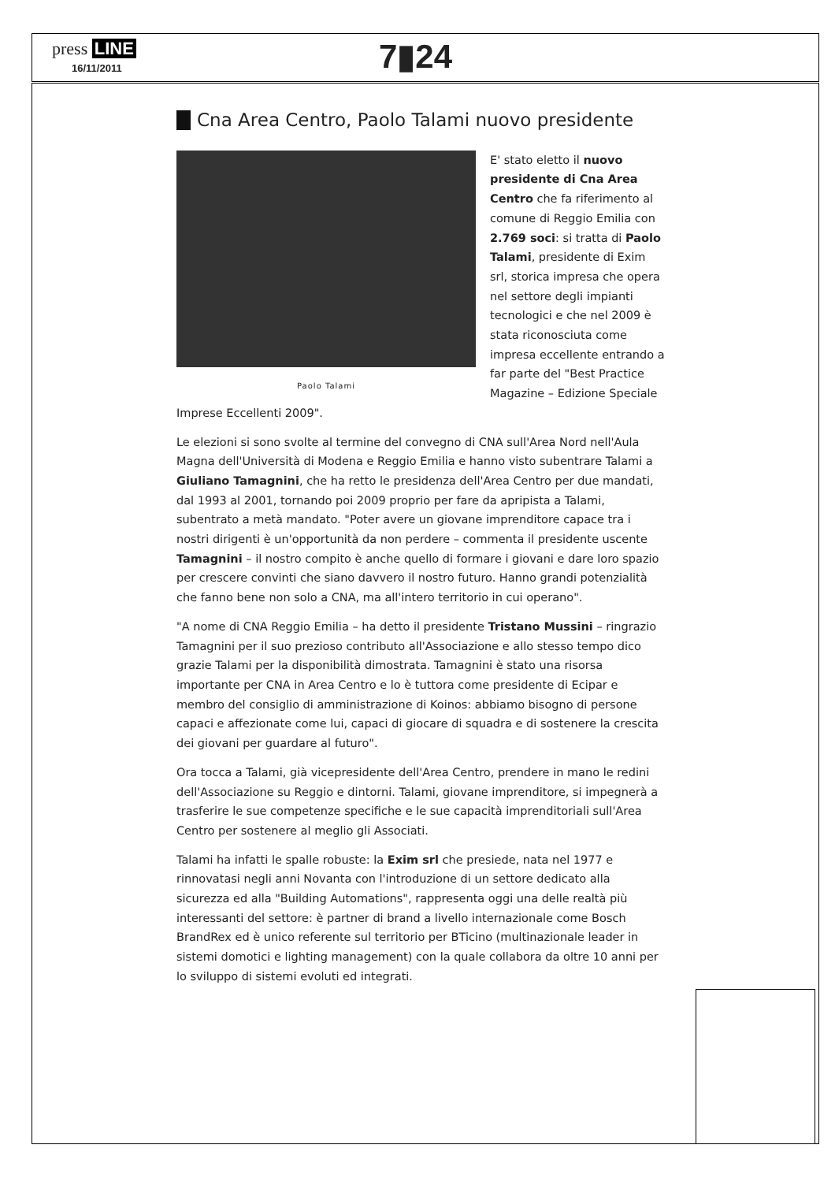press LINE
16/11/2011 7▮24
Cna Area Centro, Paolo Talami nuovo presidente
Paolo Talami
E' stato eletto il nuovo presidente di Cna Area Centro che fa riferimento al comune di Reggio Emilia con 2.769 soci: si tratta di Paolo Talami, presidente di Exim srl, storica impresa che opera nel settore degli impianti tecnologici e che nel 2009 è stata riconosciuta come impresa eccellente entrando a far parte del "Best Practice Magazine – Edizione Speciale Imprese Eccellenti 2009".
Le elezioni si sono svolte al termine del convegno di CNA sull'Area Nord nell'Aula Magna dell'Università di Modena e Reggio Emilia e hanno visto subentrare Talami a Giuliano Tamagnini, che ha retto le presidenza dell'Area Centro per due mandati, dal 1993 al 2001, tornando poi 2009 proprio per fare da apripista a Talami, subentrato a metà mandato. "Poter avere un giovane imprenditore capace tra i nostri dirigenti è un'opportunità da non perdere – commenta il presidente uscente Tamagnini – il nostro compito è anche quello di formare i giovani e dare loro spazio per crescere convinti che siano davvero il nostro futuro. Hanno grandi potenzialità che fanno bene non solo a CNA, ma all'intero territorio in cui operano".
"A nome di CNA Reggio Emilia – ha detto il presidente Tristano Mussini – ringrazio Tamagnini per il suo prezioso contributo all'Associazione e allo stesso tempo dico grazie Talami per la disponibilità dimostrata. Tamagnini è stato una risorsa importante per CNA in Area Centro e lo è tuttora come presidente di Ecipar e membro del consiglio di amministrazione di Koinos: abbiamo bisogno di persone capaci e affezionate come lui, capaci di giocare di squadra e di sostenere la crescita dei giovani per guardare al futuro".
Ora tocca a Talami, già vicepresidente dell'Area Centro, prendere in mano le redini dell'Associazione su Reggio e dintorni. Talami, giovane imprenditore, si impegnerà a trasferire le sue competenze specifiche e le sue capacità imprenditoriali sull'Area Centro per sostenere al meglio gli Associati.
Talami ha infatti le spalle robuste: la Exim srl che presiede, nata nel 1977 e rinnovatasi negli anni Novanta con l'introduzione di un settore dedicato alla sicurezza ed alla "Building Automations", rappresenta oggi una delle realtà più interessanti del settore: è partner di brand a livello internazionale come Bosch BrandRex ed è unico referente sul territorio per BTicino (multinazionale leader in sistemi domotici e lighting management) con la quale collabora da oltre 10 anni per lo sviluppo di sistemi evoluti ed integrati.